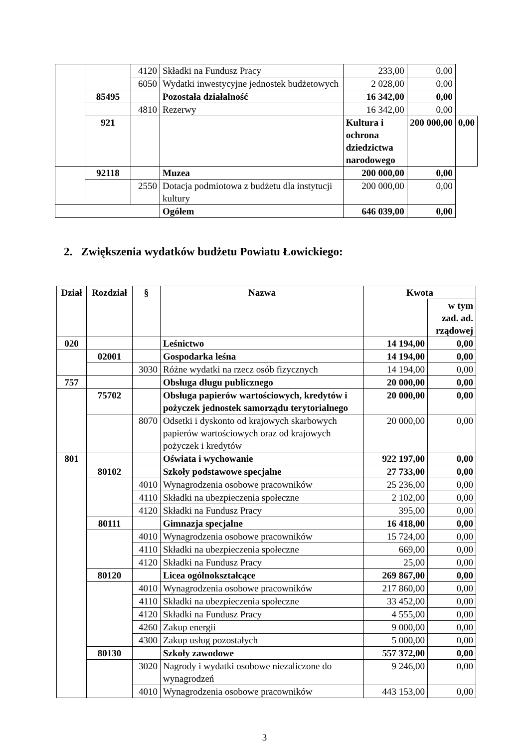| | | 4120 | Składki na Fundusz Pracy | 233,00 | 0,00 | |
| | | 6050 | Wydatki inwestycyjne jednostek budżetowych | 2 028,00 | 0,00 | |
| | 85495 | | Pozostała działalność | 16 342,00 | 0,00 | |
| | | 4810 | Rezerwy | 16 342,00 | 0,00 | |
| | 921 | | | Kultura i ochrona dziedzictwa narodowego | 200 000,00 | 0,00 |
| | 92118 | | Muzea | 200 000,00 | 0,00 | |
| | | 2550 | Dotacja podmiotowa z budżetu dla instytucji kultury | 200 000,00 | 0,00 | |
| | | | Ogółem | 646 039,00 | 0,00 | |
2. Zwiększenia wydatków budżetu Powiatu Łowickiego:
| Dział | Rozdział | § | Nazwa | Kwota | |
| --- | --- | --- | --- | --- | --- |
| | | | | | w tym zad. ad. rządowej |
| 020 | | | Leśnictwo | 14 194,00 | 0,00 |
| | 02001 | | Gospodarka leśna | 14 194,00 | 0,00 |
| | | 3030 | Różne wydatki na rzecz osób fizycznych | 14 194,00 | 0,00 |
| 757 | | | Obsługa długu publicznego | 20 000,00 | 0,00 |
| | 75702 | | Obsługa papierów wartościowych, kredytów i pożyczek jednostek samorządu terytorialnego | 20 000,00 | 0,00 |
| | | 8070 | Odsetki i dyskonto od krajowych skarbowych papierów wartościowych oraz od krajowych pożyczek i kredytów | 20 000,00 | 0,00 |
| 801 | | | Oświata i wychowanie | 922 197,00 | 0,00 |
| | 80102 | | Szkoły podstawowe specjalne | 27 733,00 | 0,00 |
| | | 4010 | Wynagrodzenia osobowe pracowników | 25 236,00 | 0,00 |
| | | 4110 | Składki na ubezpieczenia społeczne | 2 102,00 | 0,00 |
| | | 4120 | Składki na Fundusz Pracy | 395,00 | 0,00 |
| | 80111 | | Gimnazja specjalne | 16 418,00 | 0,00 |
| | | 4010 | Wynagrodzenia osobowe pracowników | 15 724,00 | 0,00 |
| | | 4110 | Składki na ubezpieczenia społeczne | 669,00 | 0,00 |
| | | 4120 | Składki na Fundusz Pracy | 25,00 | 0,00 |
| | 80120 | | Licea ogólnokształcące | 269 867,00 | 0,00 |
| | | 4010 | Wynagrodzenia osobowe pracowników | 217 860,00 | 0,00 |
| | | 4110 | Składki na ubezpieczenia społeczne | 33 452,00 | 0,00 |
| | | 4120 | Składki na Fundusz Pracy | 4 555,00 | 0,00 |
| | | 4260 | Zakup energii | 9 000,00 | 0,00 |
| | | 4300 | Zakup usług pozostałych | 5 000,00 | 0,00 |
| | 80130 | | Szkoły zawodowe | 557 372,00 | 0,00 |
| | | 3020 | Nagrody i wydatki osobowe niezaliczone do wynagrodzeń | 9 246,00 | 0,00 |
| | | 4010 | Wynagrodzenia osobowe pracowników | 443 153,00 | 0,00 |
3